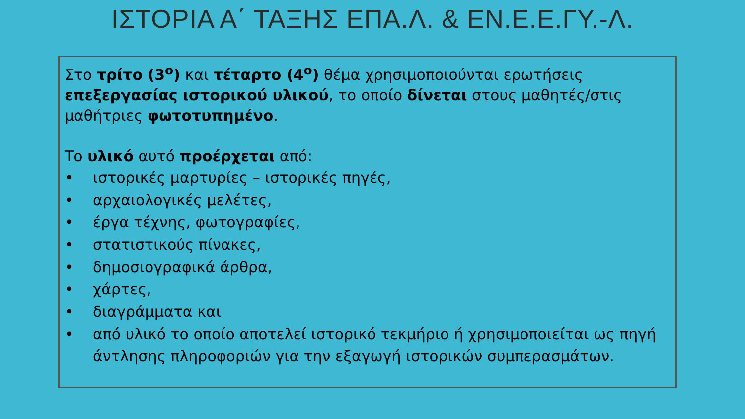ΙΣΤΟΡΙΑ Α΄ ΤΑΞΗΣ ΕΠΑ.Λ. & ΕΝ.Ε.Ε.ΓΥ.-Λ.
Στο τρίτο (3<sup>ο</sup>) και τέταρτο (4<sup>ο</sup>) θέμα χρησιμοποιούνται ερωτήσεις επεξεργασίας ιστορικού υλικού, το οποίο δίνεται στους μαθητές/στις μαθήτριες φωτοτυπημένο.
Το υλικό αυτό προέρχεται από:
• ιστορικές μαρτυρίες – ιστορικές πηγές,
• αρχαιολογικές μελέτες,
• έργα τέχνης, φωτογραφίες,
• στατιστικούς πίνακες,
• δημοσιογραφικά άρθρα,
• χάρτες,
• διαγράμματα και
• από υλικό το οποίο αποτελεί ιστορικό τεκμήριο ή χρησιμοποιείται ως πηγή άντλησης πληροφοριών για την εξαγωγή ιστορικών συμπερασμάτων.